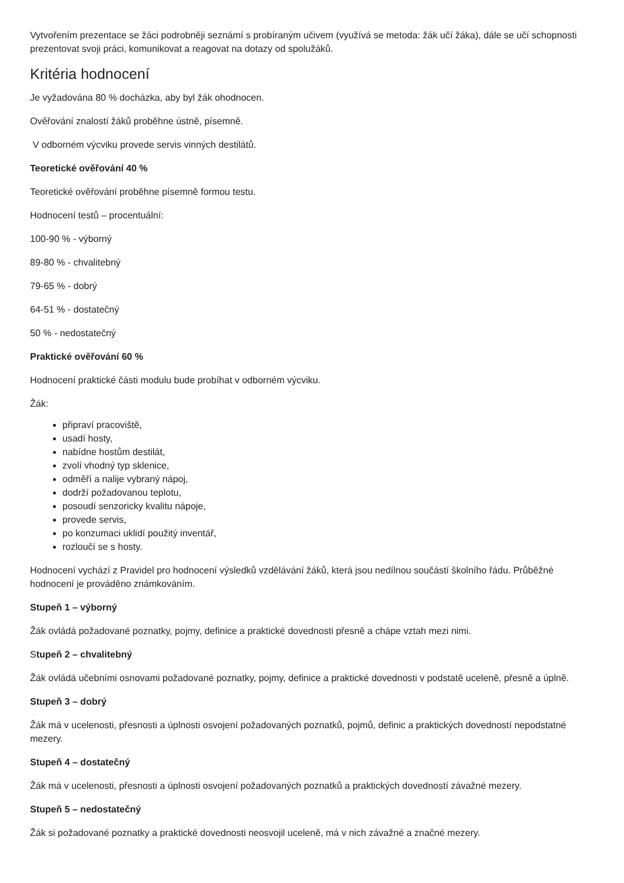Vytvořením prezentace se žáci podrobněji seznámí s probíraným učivem (využívá se metoda: žák učí žáka), dále se učí schopnosti prezentovat svoji práci, komunikovat a reagovat na dotazy od spolužáků.
Kritéria hodnocení
Je vyžadována 80 % docházka, aby byl žák ohodnocen.
Ověřování znalostí žáků proběhne ústně, písemně.
V odborném výcviku provede servis vinných destilátů.
Teoretické ověřování 40 %
Teoretické ověřování proběhne písemně formou testu.
Hodnocení testů – procentuální:
100-90 % - výborný
89-80 % - chvalitebný
79-65 % - dobrý
64-51 % - dostatečný
50 % - nedostatečný
Praktické ověřování 60 %
Hodnocení praktické části modulu bude probíhat v odborném výcviku.
Žák:
připraví pracoviště,
usadí hosty,
nabídne hostům destilát,
zvolí vhodný typ sklenice,
odměří a nalije vybraný nápoj,
dodrží požadovanou teplotu,
posoudí senzoricky kvalitu nápoje,
provede servis,
po konzumaci uklidí použitý inventář,
rozloučí se s hosty.
Hodnocení vychází z Pravidel pro hodnocení výsledků vzdělávání žáků, která jsou nedílnou součástí školního řádu. Průběžné hodnocení je prováděno známkováním.
Stupeň 1 – výborný
Žák ovládá požadované poznatky, pojmy, definice a praktické dovednosti přesně a chápe vztah mezi nimi.
Stupeň 2 – chvalitebný
Žák ovládá učebními osnovami požadované poznatky, pojmy, definice a praktické dovednosti v podstatě uceleně, přesně a úplně.
Stupeň 3 – dobrý
Žák má v ucelenosti, přesnosti a úplnosti osvojení požadovaných poznatků, pojmů, definic a praktických dovedností nepodstatné mezery.
Stupeň 4 – dostatečný
Žák má v ucelenosti, přesnosti a úplnosti osvojení požadovaných poznatků a praktických dovedností závažné mezery.
Stupeň 5 – nedostatečný
Žák si požadované poznatky a praktické dovednosti neosvojil uceleně, má v nich závažné a značné mezery.